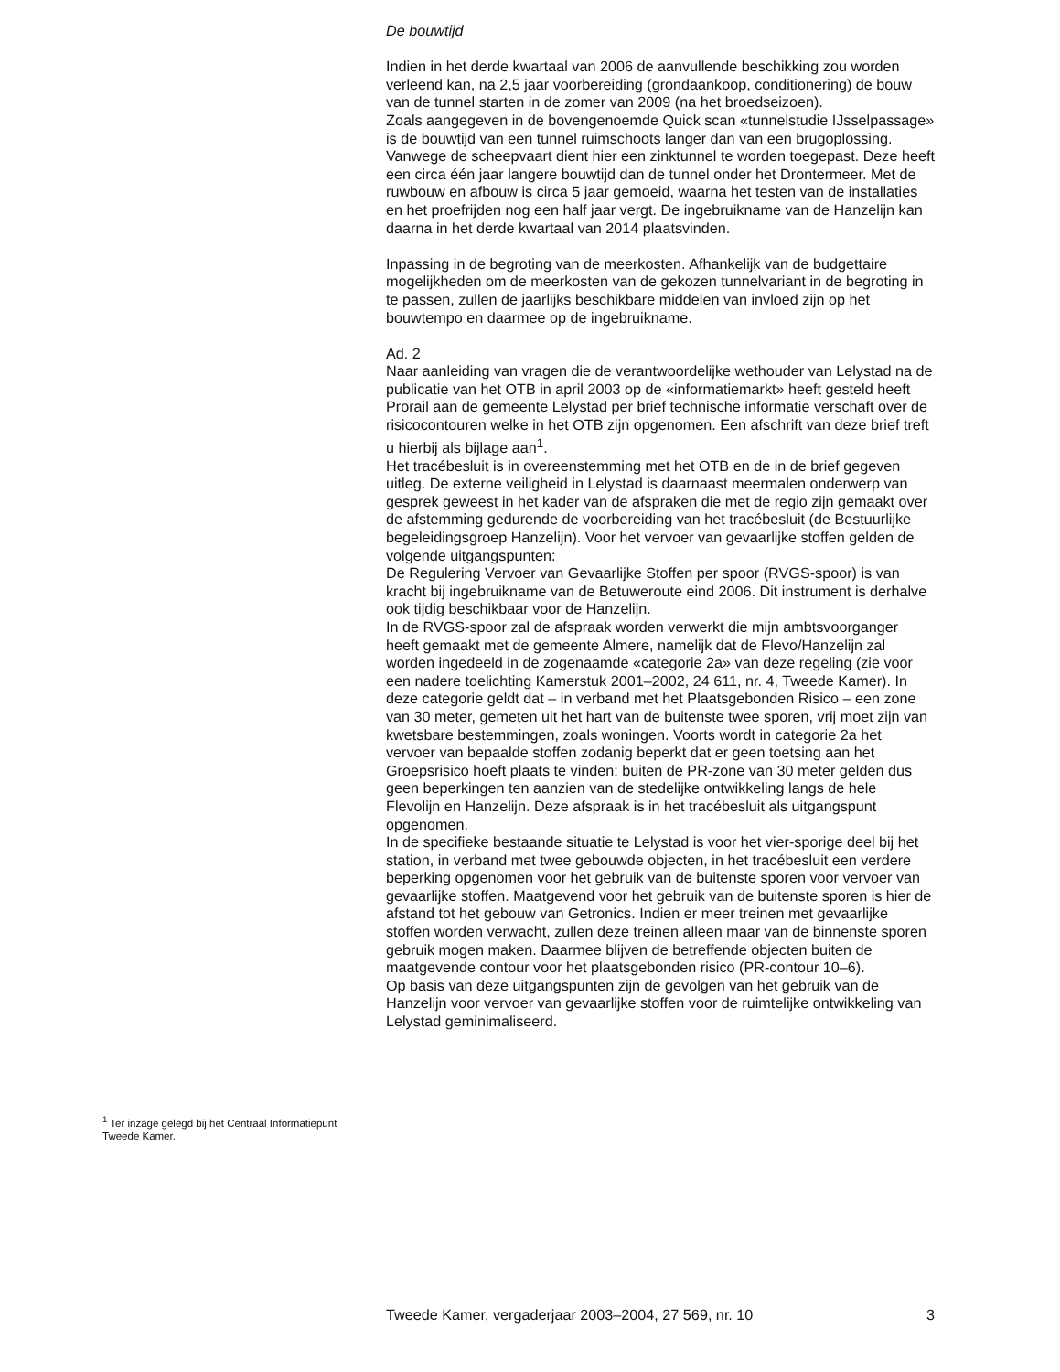De bouwtijd
Indien in het derde kwartaal van 2006 de aanvullende beschikking zou worden verleend kan, na 2,5 jaar voorbereiding (grondaankoop, conditionering) de bouw van de tunnel starten in de zomer van 2009 (na het broedseizoen).
Zoals aangegeven in de bovengenoemde Quick scan «tunnelstudie IJsselpassage» is de bouwtijd van een tunnel ruimschoots langer dan van een brugoplossing. Vanwege de scheepvaart dient hier een zinktunnel te worden toegepast. Deze heeft een circa één jaar langere bouwtijd dan de tunnel onder het Drontermeer. Met de ruwbouw en afbouw is circa 5 jaar gemoeid, waarna het testen van de installaties en het proefrijden nog een half jaar vergt. De ingebruikname van de Hanzelijn kan daarna in het derde kwartaal van 2014 plaatsvinden.
Inpassing in de begroting van de meerkosten. Afhankelijk van de budgettaire mogelijkheden om de meerkosten van de gekozen tunnelvariant in de begroting in te passen, zullen de jaarlijks beschikbare middelen van invloed zijn op het bouwtempo en daarmee op de ingebruikname.
Ad. 2
Naar aanleiding van vragen die de verantwoordelijke wethouder van Lelystad na de publicatie van het OTB in april 2003 op de «informatiemarkt» heeft gesteld heeft Prorail aan de gemeente Lelystad per brief technische informatie verschaft over de risicocontouren welke in het OTB zijn opgenomen. Een afschrift van deze brief treft u hierbij als bijlage aan<sup>1</sup>.
Het tracébesluit is in overeenstemming met het OTB en de in de brief gegeven uitleg. De externe veiligheid in Lelystad is daarnaast meermalen onderwerp van gesprek geweest in het kader van de afspraken die met de regio zijn gemaakt over de afstemming gedurende de voorbereiding van het tracébesluit (de Bestuurlijke begeleidingsgroep Hanzelijn). Voor het vervoer van gevaarlijke stoffen gelden de volgende uitgangspunten:
De Regulering Vervoer van Gevaarlijke Stoffen per spoor (RVGS-spoor) is van kracht bij ingebruikname van de Betuweroute eind 2006. Dit instrument is derhalve ook tijdig beschikbaar voor de Hanzelijn.
In de RVGS-spoor zal de afspraak worden verwerkt die mijn ambtsvoorganger heeft gemaakt met de gemeente Almere, namelijk dat de Flevo/Hanzelijn zal worden ingedeeld in de zogenaamde «categorie 2a» van deze regeling (zie voor een nadere toelichting Kamerstuk 2001–2002, 24 611, nr. 4, Tweede Kamer). In deze categorie geldt dat – in verband met het Plaatsgebonden Risico – een zone van 30 meter, gemeten uit het hart van de buitenste twee sporen, vrij moet zijn van kwetsbare bestemmingen, zoals woningen. Voorts wordt in categorie 2a het vervoer van bepaalde stoffen zodanig beperkt dat er geen toetsing aan het Groepsrisico hoeft plaats te vinden: buiten de PR-zone van 30 meter gelden dus geen beperkingen ten aanzien van de stedelijke ontwikkeling langs de hele Flevolijn en Hanzelijn. Deze afspraak is in het tracébesluit als uitgangspunt opgenomen.
In de specifieke bestaande situatie te Lelystad is voor het vier-sporige deel bij het station, in verband met twee gebouwde objecten, in het tracébesluit een verdere beperking opgenomen voor het gebruik van de buitenste sporen voor vervoer van gevaarlijke stoffen. Maatgevend voor het gebruik van de buitenste sporen is hier de afstand tot het gebouw van Getronics. Indien er meer treinen met gevaarlijke stoffen worden verwacht, zullen deze treinen alleen maar van de binnenste sporen gebruik mogen maken. Daarmee blijven de betreffende objecten buiten de maatgevende contour voor het plaatsgebonden risico (PR-contour 10–6).
Op basis van deze uitgangspunten zijn de gevolgen van het gebruik van de Hanzelijn voor vervoer van gevaarlijke stoffen voor de ruimtelijke ontwikkeling van Lelystad geminimaliseerd.
<sup>1</sup> Ter inzage gelegd bij het Centraal Informatiepunt Tweede Kamer.
Tweede Kamer, vergaderjaar 2003–2004, 27 569, nr. 10 3